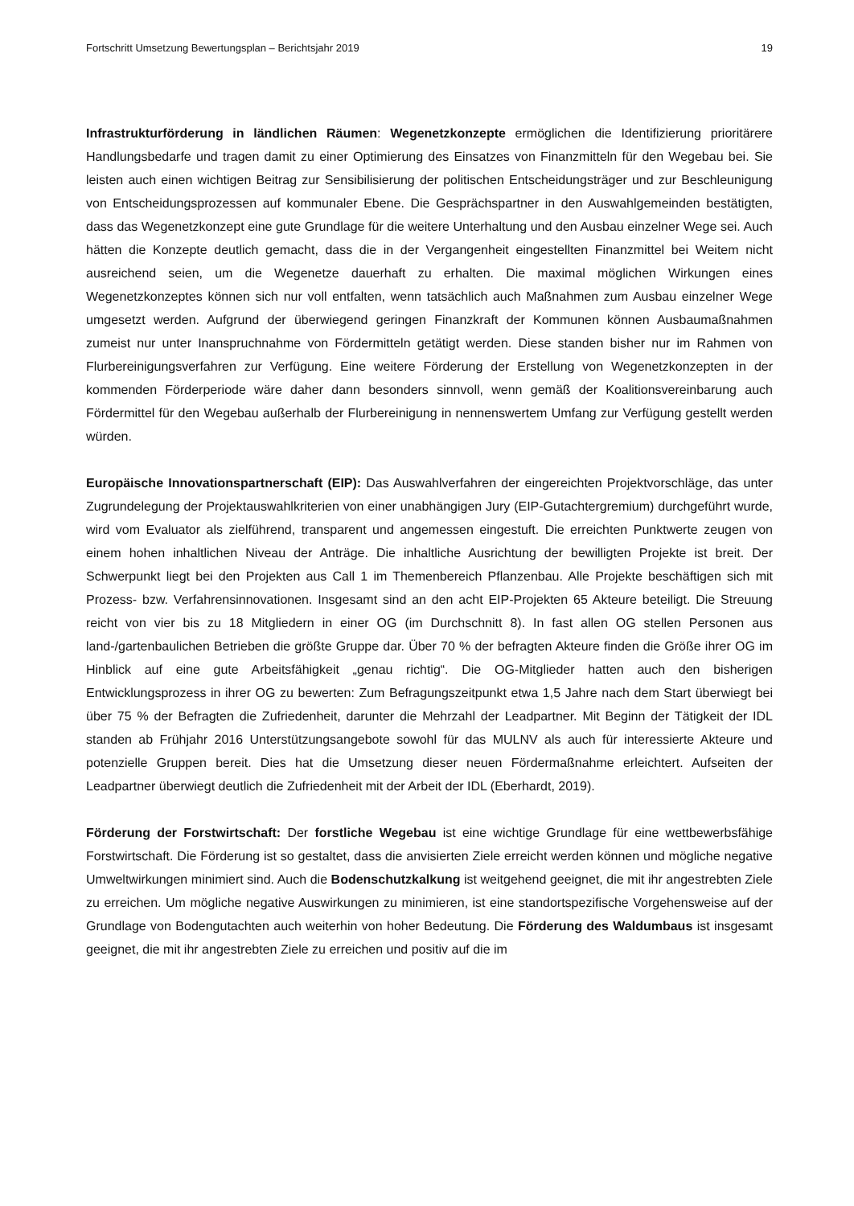Fortschritt Umsetzung Bewertungsplan – Berichtsjahr 2019 19
Infrastrukturförderung in ländlichen Räumen: Wegenetzkonzepte ermöglichen die Identifizierung prioritärere Handlungsbedarfe und tragen damit zu einer Optimierung des Einsatzes von Finanzmitteln für den Wegebau bei. Sie leisten auch einen wichtigen Beitrag zur Sensibilisierung der politischen Entscheidungsträger und zur Beschleunigung von Entscheidungsprozessen auf kommunaler Ebene. Die Gesprächspartner in den Auswahlgemeinden bestätigten, dass das Wegenetzkonzept eine gute Grundlage für die weitere Unterhaltung und den Ausbau einzelner Wege sei. Auch hätten die Konzepte deutlich gemacht, dass die in der Vergangenheit eingestellten Finanzmittel bei Weitem nicht ausreichend seien, um die Wegenetze dauerhaft zu erhalten. Die maximal möglichen Wirkungen eines Wegenetzkonzeptes können sich nur voll entfalten, wenn tatsächlich auch Maßnahmen zum Ausbau einzelner Wege umgesetzt werden. Aufgrund der überwiegend geringen Finanzkraft der Kommunen können Ausbaumaßnahmen zumeist nur unter Inanspruchnahme von Fördermitteln getätigt werden. Diese standen bisher nur im Rahmen von Flurbereinigungsverfahren zur Verfügung. Eine weitere Förderung der Erstellung von Wegenetzkonzepten in der kommenden Förderperiode wäre daher dann besonders sinnvoll, wenn gemäß der Koalitionsvereinbarung auch Fördermittel für den Wegebau außerhalb der Flurbereinigung in nennenswertem Umfang zur Verfügung gestellt werden würden.
Europäische Innovationspartnerschaft (EIP): Das Auswahlverfahren der eingereichten Projektvorschläge, das unter Zugrundelegung der Projektauswahlkriterien von einer unabhängigen Jury (EIP-Gutachtergremium) durchgeführt wurde, wird vom Evaluator als zielführend, transparent und angemessen eingestuft. Die erreichten Punktwerte zeugen von einem hohen inhaltlichen Niveau der Anträge. Die inhaltliche Ausrichtung der bewilligten Projekte ist breit. Der Schwerpunkt liegt bei den Projekten aus Call 1 im Themenbereich Pflanzenbau. Alle Projekte beschäftigen sich mit Prozess- bzw. Verfahrensinnovationen. Insgesamt sind an den acht EIP-Projekten 65 Akteure beteiligt. Die Streuung reicht von vier bis zu 18 Mitgliedern in einer OG (im Durchschnitt 8). In fast allen OG stellen Personen aus land-/gartenbaulichen Betrieben die größte Gruppe dar. Über 70 % der befragten Akteure finden die Größe ihrer OG im Hinblick auf eine gute Arbeitsfähigkeit „genau richtig“. Die OG-Mitglieder hatten auch den bisherigen Entwicklungsprozess in ihrer OG zu bewerten: Zum Befragungszeitpunkt etwa 1,5 Jahre nach dem Start überwiegt bei über 75 % der Befragten die Zufriedenheit, darunter die Mehrzahl der Leadpartner. Mit Beginn der Tätigkeit der IDL standen ab Frühjahr 2016 Unterstützungsangebote sowohl für das MULNV als auch für interessierte Akteure und potenzielle Gruppen bereit. Dies hat die Umsetzung dieser neuen Fördermaßnahme erleichtert. Aufseiten der Leadpartner überwiegt deutlich die Zufriedenheit mit der Arbeit der IDL (Eberhardt, 2019).
Förderung der Forstwirtschaft: Der forstliche Wegebau ist eine wichtige Grundlage für eine wettbewerbsfähige Forstwirtschaft. Die Förderung ist so gestaltet, dass die anvisierten Ziele erreicht werden können und mögliche negative Umweltwirkungen minimiert sind. Auch die Bodenschutzkalkung ist weitgehend geeignet, die mit ihr angestrebten Ziele zu erreichen. Um mögliche negative Auswirkungen zu minimieren, ist eine standortspezifische Vorgehensweise auf der Grundlage von Bodengutachten auch weiterhin von hoher Bedeutung. Die Förderung des Waldumbaus ist insgesamt geeignet, die mit ihr angestrebten Ziele zu erreichen und positiv auf die im